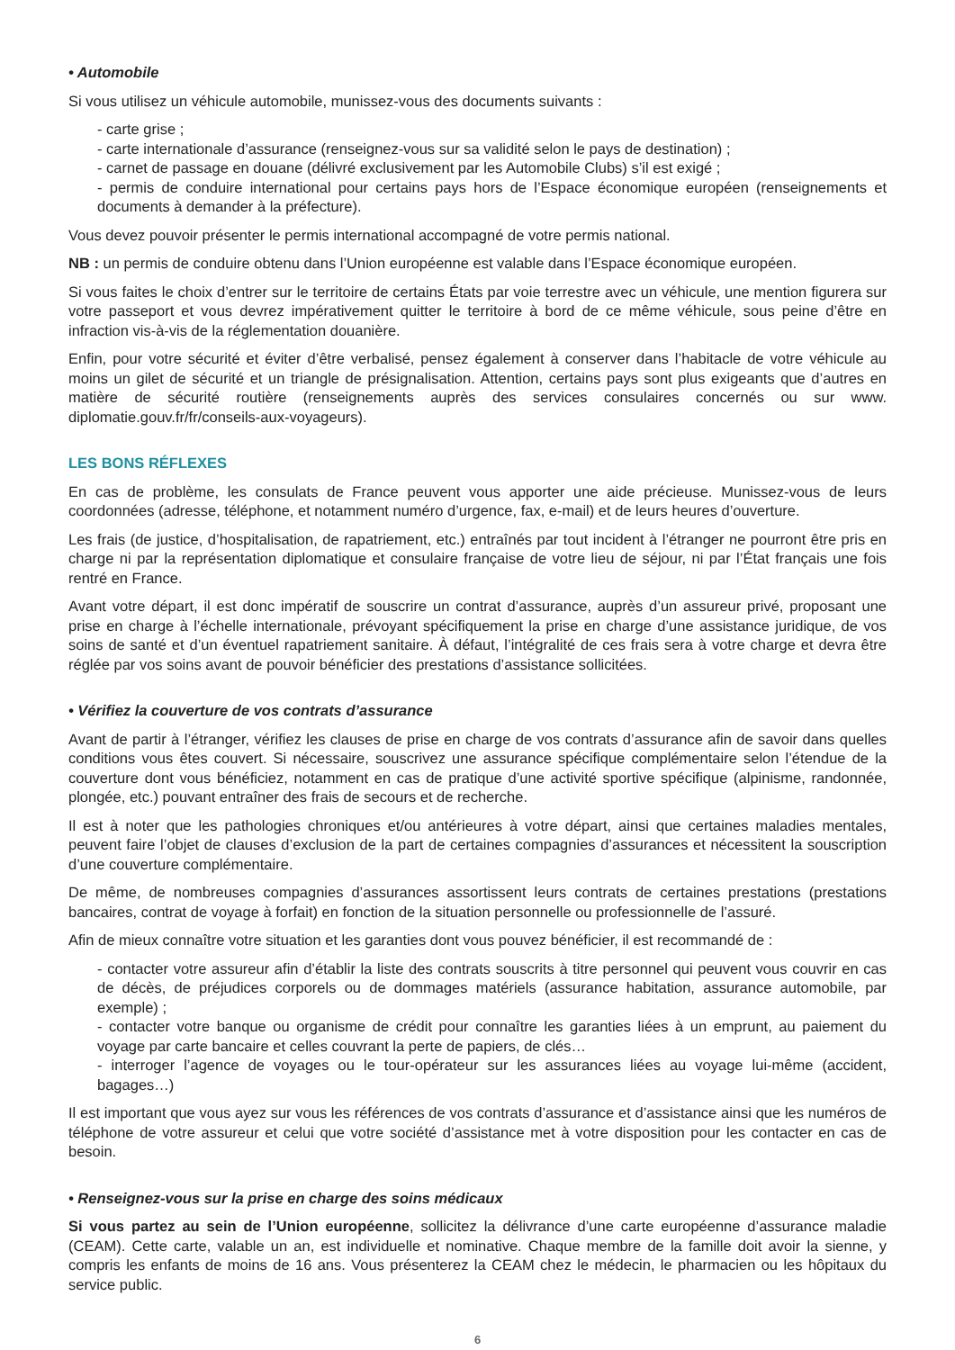• Automobile
Si vous utilisez un véhicule automobile, munissez-vous des documents suivants :
- carte grise ;
- carte internationale d’assurance (renseignez-vous sur sa validité selon le pays de destination) ;
- carnet de passage en douane (délivré exclusivement par les Automobile Clubs) s’il est exigé ;
- permis de conduire international pour certains pays hors de l’Espace économique européen (renseignements et documents à demander à la préfecture).
Vous devez pouvoir présenter le permis international accompagné de votre permis national.
NB : un permis de conduire obtenu dans l’Union européenne est valable dans l’Espace économique européen.
Si vous faites le choix d’entrer sur le territoire de certains États par voie terrestre avec un véhicule, une mention figurera sur votre passeport et vous devrez impérativement quitter le territoire à bord de ce même véhicule, sous peine d’être en infraction vis-à-vis de la réglementation douanière.
Enfin, pour votre sécurité et éviter d’être verbalisé, pensez également à conserver dans l’habitacle de votre véhicule au moins un gilet de sécurité et un triangle de présignalisation. Attention, certains pays sont plus exigeants que d’autres en matière de sécurité routière (renseignements auprès des services consulaires concernés ou sur www. diplomatie.gouv.fr/fr/conseils-aux-voyageurs).
LES BONS RÉFLEXES
En cas de problème, les consulats de France peuvent vous apporter une aide précieuse. Munissez-vous de leurs coordonnées (adresse, téléphone, et notamment numéro d’urgence, fax, e-mail) et de leurs heures d’ouverture.
Les frais (de justice, d’hospitalisation, de rapatriement, etc.) entraînés par tout incident à l’étranger ne pourront être pris en charge ni par la représentation diplomatique et consulaire française de votre lieu de séjour, ni par l’État français une fois rentré en France.
Avant votre départ, il est donc impératif de souscrire un contrat d’assurance, auprès d’un assureur privé, proposant une prise en charge à l’échelle internationale, prévoyant spécifiquement la prise en charge d’une assistance juridique, de vos soins de santé et d’un éventuel rapatriement sanitaire. À défaut, l’intégralité de ces frais sera à votre charge et devra être réglée par vos soins avant de pouvoir bénéficier des prestations d’assistance sollicitées.
• Vérifiez la couverture de vos contrats d’assurance
Avant de partir à l’étranger, vérifiez les clauses de prise en charge de vos contrats d’assurance afin de savoir dans quelles conditions vous êtes couvert. Si nécessaire, souscrivez une assurance spécifique complémentaire selon l’étendue de la couverture dont vous bénéficiez, notamment en cas de pratique d’une activité sportive spécifique (alpinisme, randonnée, plongée, etc.) pouvant entraîner des frais de secours et de recherche.
Il est à noter que les pathologies chroniques et/ou antérieures à votre départ, ainsi que certaines maladies mentales, peuvent faire l’objet de clauses d’exclusion de la part de certaines compagnies d’assurances et nécessitent la souscription d’une couverture complémentaire.
De même, de nombreuses compagnies d’assurances assortissent leurs contrats de certaines prestations (prestations bancaires, contrat de voyage à forfait) en fonction de la situation personnelle ou professionnelle de l’assuré.
Afin de mieux connaître votre situation et les garanties dont vous pouvez bénéficier, il est recommandé de :
- contacter votre assureur afin d’établir la liste des contrats souscrits à titre personnel qui peuvent vous couvrir en cas de décès, de préjudices corporels ou de dommages matériels (assurance habitation, assurance automobile, par exemple) ;
- contacter votre banque ou organisme de crédit pour connaître les garanties liées à un emprunt, au paiement du voyage par carte bancaire et celles couvrant la perte de papiers, de clés…
- interroger l’agence de voyages ou le tour-opérateur sur les assurances liées au voyage lui-même (accident, bagages…)
Il est important que vous ayez sur vous les références de vos contrats d’assurance et d’assistance ainsi que les numéros de téléphone de votre assureur et celui que votre société d’assistance met à votre disposition pour les contacter en cas de besoin.
• Renseignez-vous sur la prise en charge des soins médicaux
Si vous partez au sein de l’Union européenne, sollicitez la délivrance d’une carte européenne d’assurance maladie (CEAM). Cette carte, valable un an, est individuelle et nominative. Chaque membre de la famille doit avoir la sienne, y compris les enfants de moins de 16 ans. Vous présenterez la CEAM chez le médecin, le pharmacien ou les hôpitaux du service public.
6